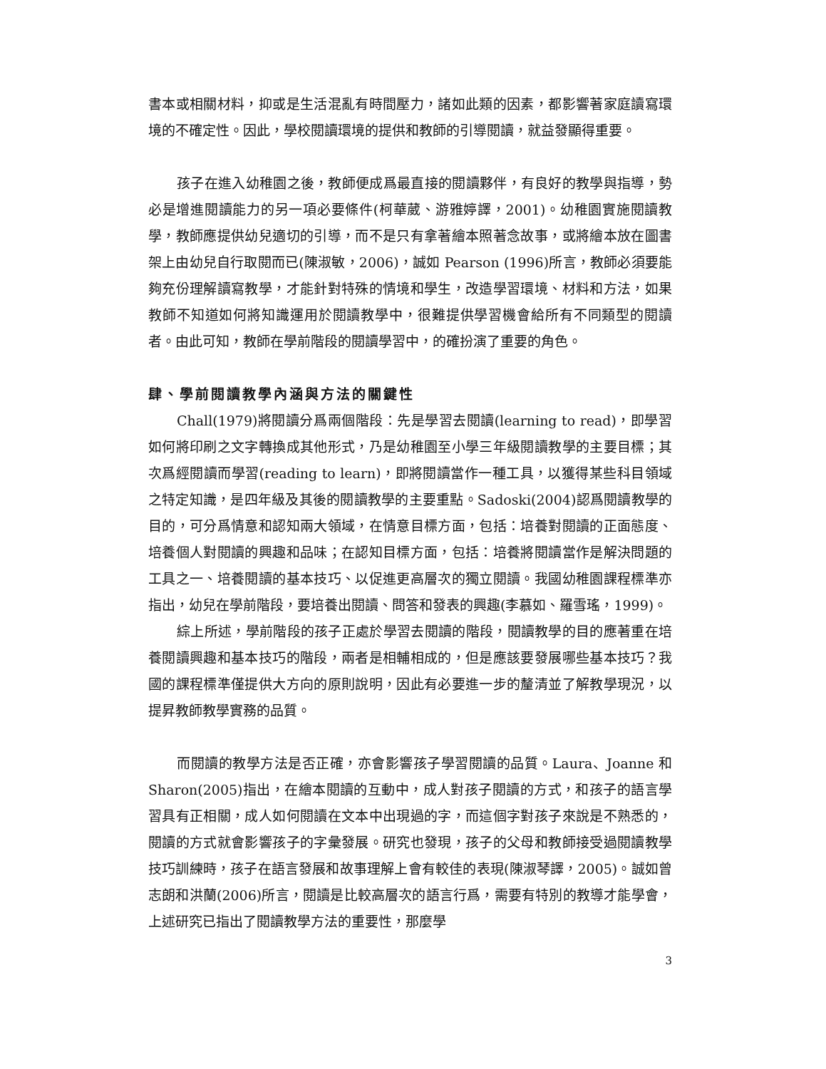書本或相關材料，抑或是生活混亂有時間壓力，諸如此類的因素，都影響著家庭讀寫環境的不確定性。因此，學校閱讀環境的提供和教師的引導閱讀，就益發顯得重要。
孩子在進入幼稚園之後，教師便成爲最直接的閱讀夥伴，有良好的教學與指導，勢必是增進閱讀能力的另一項必要條件(柯華葳、游雅婷譯，2001)。幼稚園實施閱讀教學，教師應提供幼兒適切的引導，而不是只有拿著繪本照著念故事，或將繪本放在圖書架上由幼兒自行取閱而已(陳淑敏，2006)，誠如 Pearson (1996)所言，教師必須要能夠充份理解讀寫教學，才能針對特殊的情境和學生，改造學習環境、材料和方法，如果教師不知道如何將知識運用於閱讀教學中，很難提供學習機會給所有不同類型的閱讀者。由此可知，教師在學前階段的閱讀學習中，的確扮演了重要的角色。
肆、學前閱讀教學內涵與方法的關鍵性
Chall(1979)將閱讀分爲兩個階段：先是學習去閱讀(learning to read)，即學習如何將印刷之文字轉換成其他形式，乃是幼稚園至小學三年級閱讀教學的主要目標；其次爲經閱讀而學習(reading to learn)，即將閱讀當作一種工具，以獲得某些科目領域之特定知識，是四年級及其後的閱讀教學的主要重點。Sadoski(2004)認爲閱讀教學的目的，可分爲情意和認知兩大領域，在情意目標方面，包括：培養對閱讀的正面態度、培養個人對閱讀的興趣和品味；在認知目標方面，包括：培養將閱讀當作是解決問題的工具之一、培養閱讀的基本技巧、以促進更高層次的獨立閱讀。我國幼稚園課程標準亦指出，幼兒在學前階段，要培養出閱讀、問答和發表的興趣(李慕如、羅雪瑤，1999)。
綜上所述，學前階段的孩子正處於學習去閱讀的階段，閱讀教學的目的應著重在培養閱讀興趣和基本技巧的階段，兩者是相輔相成的，但是應該要發展哪些基本技巧？我國的課程標準僅提供大方向的原則說明，因此有必要進一步的釐清並了解教學現況，以提昇教師教學實務的品質。
而閱讀的教學方法是否正確，亦會影響孩子學習閱讀的品質。Laura、Joanne 和 Sharon(2005)指出，在繪本閱讀的互動中，成人對孩子閱讀的方式，和孩子的語言學習具有正相關，成人如何閱讀在文本中出現過的字，而這個字對孩子來說是不熟悉的，閱讀的方式就會影響孩子的字彙發展。研究也發現，孩子的父母和教師接受過閱讀教學技巧訓練時，孩子在語言發展和故事理解上會有較佳的表現(陳淑琴譯，2005)。誠如曾志朗和洪蘭(2006)所言，閱讀是比較高層次的語言行爲，需要有特別的教導才能學會，上述研究已指出了閱讀教學方法的重要性，那麼學
3